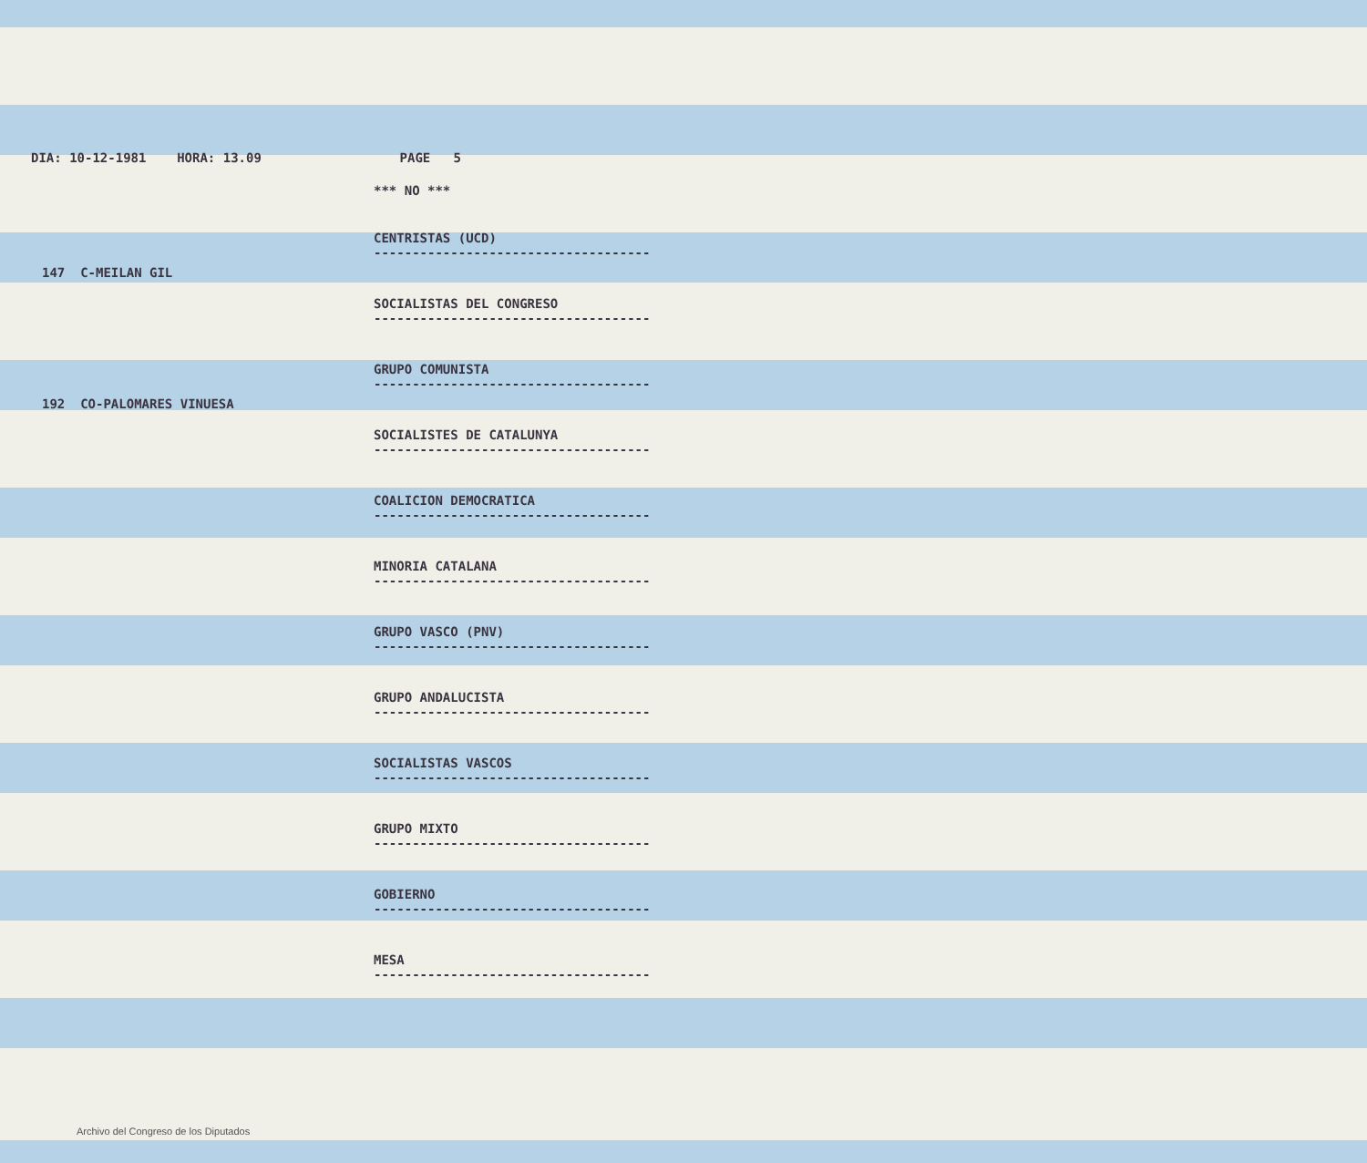DIA: 10-12-1981 HORA: 13.09 PAGE 5
*** NO ***
CENTRISTAS (UCD)
------------------------------------
147 C-MEILAN GIL
SOCIALISTAS DEL CONGRESO
------------------------------------
GRUPO COMUNISTA
------------------------------------
192 CO-PALOMARES VINUESA
SOCIALISTES DE CATALUNYA
------------------------------------
COALICION DEMOCRATICA
------------------------------------
MINORIA CATALANA
------------------------------------
GRUPO VASCO (PNV)
------------------------------------
GRUPO ANDALUCISTA
------------------------------------
SOCIALISTAS VASCOS
------------------------------------
GRUPO MIXTO
------------------------------------
GOBIERNO
------------------------------------
MESA
------------------------------------
Archivo del Congreso de los Diputados